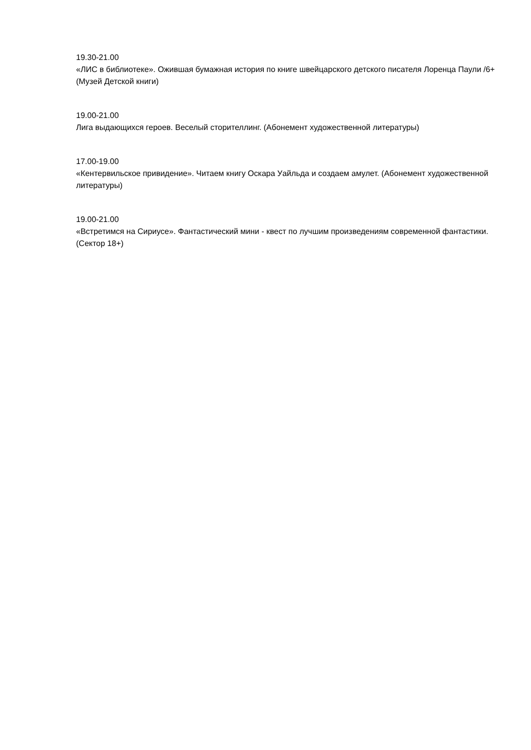19.30-21.00
«ЛИС в библиотеке». Ожившая бумажная история по книге швейцарского детского писателя Лоренца Паули /6+ (Музей Детской книги)
19.00-21.00
Лига выдающихся героев. Веселый сторителлинг. (Абонемент художественной литературы)
17.00-19.00
«Кентервильское привидение». Читаем книгу Оскара Уайльда и создаем амулет. (Абонемент художественной литературы)
19.00-21.00
«Встретимся на Сириусе». Фантастический мини - квест по лучшим произведениям современной фантастики. (Сектор 18+)